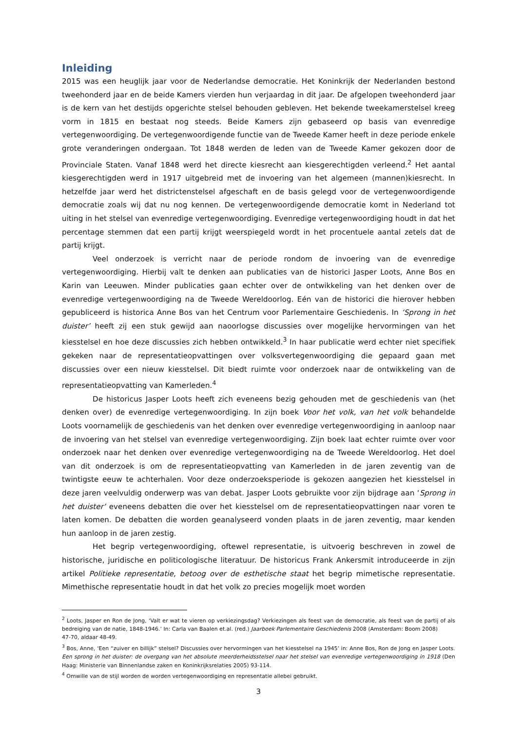Inleiding
2015 was een heuglijk jaar voor de Nederlandse democratie. Het Koninkrijk der Nederlanden bestond tweehonderd jaar en de beide Kamers vierden hun verjaardag in dit jaar. De afgelopen tweehonderd jaar is de kern van het destijds opgerichte stelsel behouden gebleven. Het bekende tweekamerstelsel kreeg vorm in 1815 en bestaat nog steeds. Beide Kamers zijn gebaseerd op basis van evenredige vertegenwoordiging. De vertegenwoordigende functie van de Tweede Kamer heeft in deze periode enkele grote veranderingen ondergaan. Tot 1848 werden de leden van de Tweede Kamer gekozen door de Provinciale Staten. Vanaf 1848 werd het directe kiesrecht aan kiesgerechtigden verleend.<sup>2</sup> Het aantal kiesgerechtigden werd in 1917 uitgebreid met de invoering van het algemeen (mannen)kiesrecht. In hetzelfde jaar werd het districtenstelsel afgeschaft en de basis gelegd voor de vertegenwoordigende democratie zoals wij dat nu nog kennen. De vertegenwoordigende democratie komt in Nederland tot uiting in het stelsel van evenredige vertegenwoordiging. Evenredige vertegenwoordiging houdt in dat het percentage stemmen dat een partij krijgt weerspiegeld wordt in het procentuele aantal zetels dat de partij krijgt.
Veel onderzoek is verricht naar de periode rondom de invoering van de evenredige vertegenwoordiging. Hierbij valt te denken aan publicaties van de historici Jasper Loots, Anne Bos en Karin van Leeuwen. Minder publicaties gaan echter over de ontwikkeling van het denken over de evenredige vertegenwoordiging na de Tweede Wereldoorlog. Eén van de historici die hierover hebben gepubliceerd is historica Anne Bos van het Centrum voor Parlementaire Geschiedenis. In ‘Sprong in het duister’ heeft zij een stuk gewijd aan naoorlogse discussies over mogelijke hervormingen van het kiesstelsel en hoe deze discussies zich hebben ontwikkeld.<sup>3</sup> In haar publicatie werd echter niet specifiek gekeken naar de representatieopvattingen over volksvertegenwoordiging die gepaard gaan met discussies over een nieuw kiesstelsel. Dit biedt ruimte voor onderzoek naar de ontwikkeling van de representatieopvatting van Kamerleden.<sup>4</sup>
De historicus Jasper Loots heeft zich eveneens bezig gehouden met de geschiedenis van (het denken over) de evenredige vertegenwoordiging. In zijn boek Voor het volk, van het volk behandelde Loots voornamelijk de geschiedenis van het denken over evenredige vertegenwoordiging in aanloop naar de invoering van het stelsel van evenredige vertegenwoordiging. Zijn boek laat echter ruimte over voor onderzoek naar het denken over evenredige vertegenwoordiging na de Tweede Wereldoorlog. Het doel van dit onderzoek is om de representatieopvatting van Kamerleden in de jaren zeventig van de twintigste eeuw te achterhalen. Voor deze onderzoeksperiode is gekozen aangezien het kiesstelsel in deze jaren veelvuldig onderwerp was van debat. Jasper Loots gebruikte voor zijn bijdrage aan ‘Sprong in het duister’ eveneens debatten die over het kiesstelsel om de representatieopvattingen naar voren te laten komen. De debatten die worden geanalyseerd vonden plaats in de jaren zeventig, maar kenden hun aanloop in de jaren zestig.
Het begrip vertegenwoordiging, oftewel representatie, is uitvoerig beschreven in zowel de historische, juridische en politicologische literatuur. De historicus Frank Ankersmit introduceerde in zijn artikel Politieke representatie, betoog over de esthetische staat het begrip mimetische representatie. Mimethische representatie houdt in dat het volk zo precies mogelijk moet worden
<sup>2</sup> Loots, Jasper en Ron de Jong, ‘Valt er wat te vieren op verkiezingsdag? Verkiezingen als feest van de democratie, als feest van de partij of als bedreiging van de natie, 1848-1946.’ In: Carla van Baalen et.al. (red.) Jaarboek Parlementaire Geschiedenis 2008 (Amsterdam: Boom 2008)
47-70, aldaar 48-49.
<sup>3</sup> Bos, Anne, ‘Een “zuiver en billijk” stelsel? Discussies over hervormingen van het kiesstelsel na 1945’ in: Anne Bos, Ron de Jong en Jasper Loots. Een sprong in het duister: de overgang van het absolute meerderheidsstelsel naar het stelsel van evenredige vertegenwoordiging in 1918 (Den Haag: Ministerie van Binnenlandse zaken en Koninkrijksrelaties 2005) 93-114.
<sup>4</sup> Omwille van de stijl worden de worden vertegenwoordiging en representatie allebei gebruikt.
3